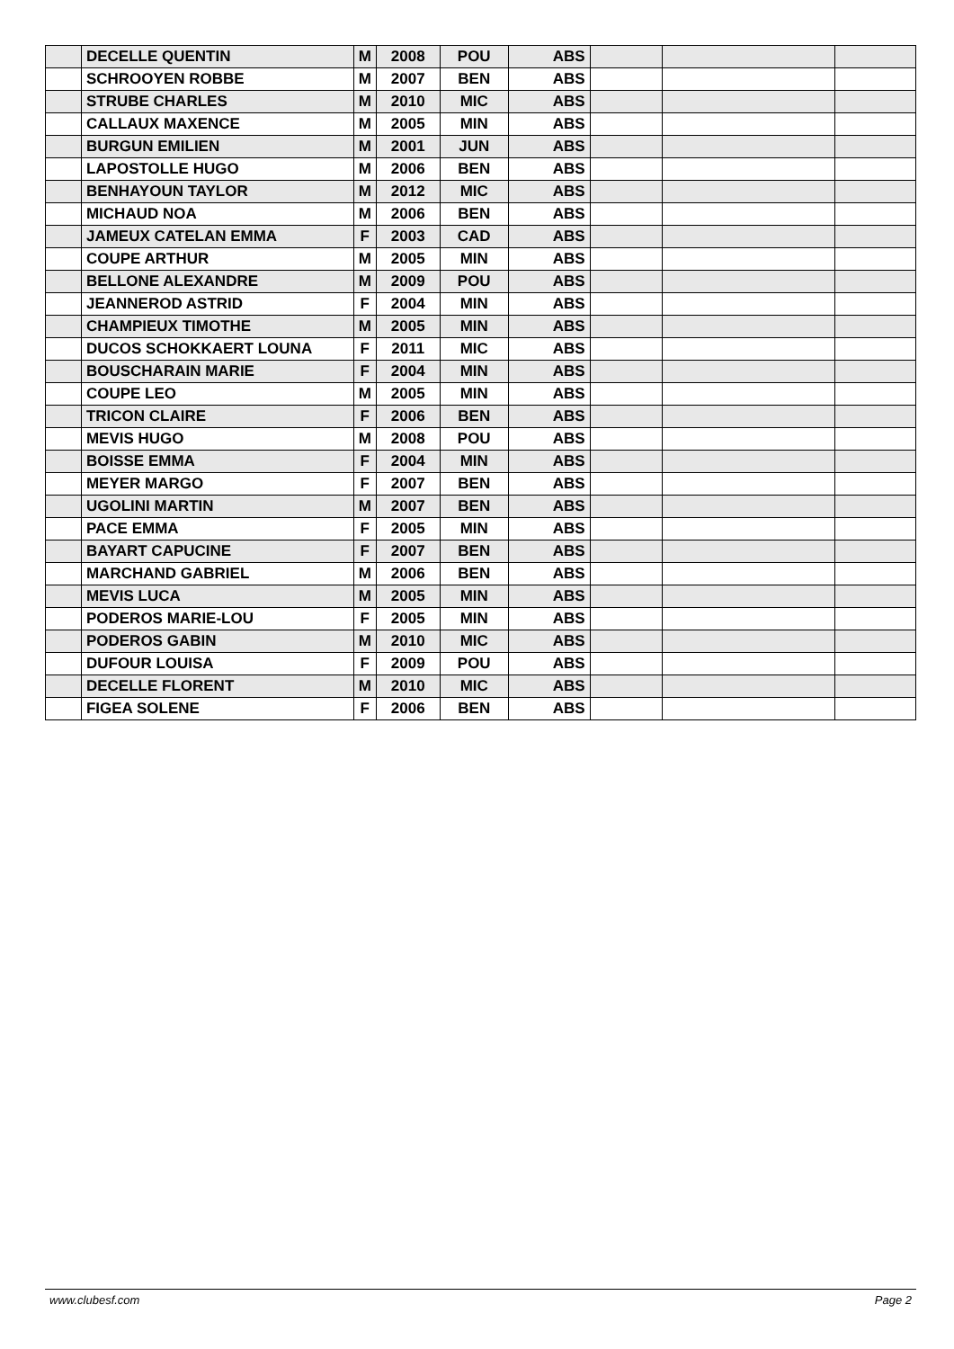| | DECELLE QUENTIN | M | 2008 | POU | ABS | | | |
| | SCHROOYEN ROBBE | M | 2007 | BEN | ABS | | | |
| | STRUBE CHARLES | M | 2010 | MIC | ABS | | | |
| | CALLAUX MAXENCE | M | 2005 | MIN | ABS | | | |
| | BURGUN EMILIEN | M | 2001 | JUN | ABS | | | |
| | LAPOSTOLLE HUGO | M | 2006 | BEN | ABS | | | |
| | BENHAYOUN TAYLOR | M | 2012 | MIC | ABS | | | |
| | MICHAUD NOA | M | 2006 | BEN | ABS | | | |
| | JAMEUX CATELAN EMMA | F | 2003 | CAD | ABS | | | |
| | COUPE ARTHUR | M | 2005 | MIN | ABS | | | |
| | BELLONE ALEXANDRE | M | 2009 | POU | ABS | | | |
| | JEANNEROD ASTRID | F | 2004 | MIN | ABS | | | |
| | CHAMPIEUX TIMOTHE | M | 2005 | MIN | ABS | | | |
| | DUCOS SCHOKKAERT LOUNA | F | 2011 | MIC | ABS | | | |
| | BOUSCHARAIN MARIE | F | 2004 | MIN | ABS | | | |
| | COUPE LEO | M | 2005 | MIN | ABS | | | |
| | TRICON CLAIRE | F | 2006 | BEN | ABS | | | |
| | MEVIS HUGO | M | 2008 | POU | ABS | | | |
| | BOISSE EMMA | F | 2004 | MIN | ABS | | | |
| | MEYER MARGO | F | 2007 | BEN | ABS | | | |
| | UGOLINI MARTIN | M | 2007 | BEN | ABS | | | |
| | PACE EMMA | F | 2005 | MIN | ABS | | | |
| | BAYART CAPUCINE | F | 2007 | BEN | ABS | | | |
| | MARCHAND GABRIEL | M | 2006 | BEN | ABS | | | |
| | MEVIS LUCA | M | 2005 | MIN | ABS | | | |
| | PODEROS MARIE-LOU | F | 2005 | MIN | ABS | | | |
| | PODEROS GABIN | M | 2010 | MIC | ABS | | | |
| | DUFOUR LOUISA | F | 2009 | POU | ABS | | | |
| | DECELLE FLORENT | M | 2010 | MIC | ABS | | | |
| | FIGEA SOLENE | F | 2006 | BEN | ABS | | | |
www.clubesf.com Page 2